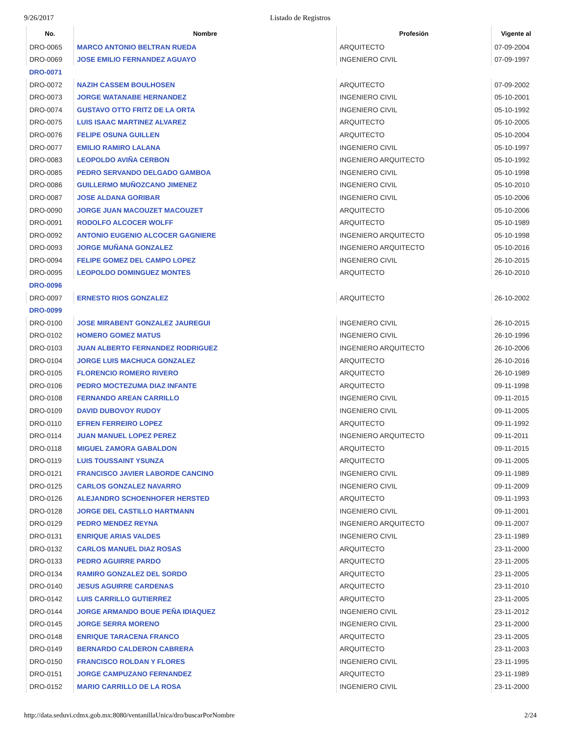9/26/2017 Listado de Registros
| No. | Nombre | Profesión | Vigente al |
| --- | --- | --- | --- |
| DRO-0065 | MARCO ANTONIO BELTRAN RUEDA | ARQUITECTO | 07-09-2004 |
| DRO-0069 | JOSE EMILIO FERNANDEZ AGUAYO | INGENIERO CIVIL | 07-09-1997 |
| DRO-0071 | | | |
| DRO-0072 | NAZIH CASSEM BOULHOSEN | ARQUITECTO | 07-09-2002 |
| DRO-0073 | JORGE WATANABE HERNANDEZ | INGENIERO CIVIL | 05-10-2001 |
| DRO-0074 | GUSTAVO OTTO FRITZ DE LA ORTA | INGENIERO CIVIL | 05-10-1992 |
| DRO-0075 | LUIS ISAAC MARTINEZ ALVAREZ | ARQUITECTO | 05-10-2005 |
| DRO-0076 | FELIPE OSUNA GUILLEN | ARQUITECTO | 05-10-2004 |
| DRO-0077 | EMILIO RAMIRO LALANA | INGENIERO CIVIL | 05-10-1997 |
| DRO-0083 | LEOPOLDO AVIÑA CERBON | INGENIERO ARQUITECTO | 05-10-1992 |
| DRO-0085 | PEDRO SERVANDO DELGADO GAMBOA | INGENIERO CIVIL | 05-10-1998 |
| DRO-0086 | GUILLERMO MUÑOZCANO JIMENEZ | INGENIERO CIVIL | 05-10-2010 |
| DRO-0087 | JOSE ALDANA GORIBAR | INGENIERO CIVIL | 05-10-2006 |
| DRO-0090 | JORGE JUAN MACOUZET MACOUZET | ARQUITECTO | 05-10-2006 |
| DRO-0091 | RODOLFO ALCOCER WOLFF | ARQUITECTO | 05-10-1989 |
| DRO-0092 | ANTONIO EUGENIO ALCOCER GAGNIERE | INGENIERO ARQUITECTO | 05-10-1998 |
| DRO-0093 | JORGE MUÑANA GONZALEZ | INGENIERO ARQUITECTO | 05-10-2016 |
| DRO-0094 | FELIPE GOMEZ DEL CAMPO LOPEZ | INGENIERO CIVIL | 26-10-2015 |
| DRO-0095 | LEOPOLDO DOMINGUEZ MONTES | ARQUITECTO | 26-10-2010 |
| DRO-0096 | | | |
| DRO-0097 | ERNESTO RIOS GONZALEZ | ARQUITECTO | 26-10-2002 |
| DRO-0099 | | | |
| DRO-0100 | JOSE MIRABENT GONZALEZ JAUREGUI | INGENIERO CIVIL | 26-10-2015 |
| DRO-0102 | HOMERO GOMEZ MATUS | INGENIERO CIVIL | 26-10-1996 |
| DRO-0103 | JUAN ALBERTO FERNANDEZ RODRIGUEZ | INGENIERO ARQUITECTO | 26-10-2006 |
| DRO-0104 | JORGE LUIS MACHUCA GONZALEZ | ARQUITECTO | 26-10-2016 |
| DRO-0105 | FLORENCIO ROMERO RIVERO | ARQUITECTO | 26-10-1989 |
| DRO-0106 | PEDRO MOCTEZUMA DIAZ INFANTE | ARQUITECTO | 09-11-1998 |
| DRO-0108 | FERNANDO AREAN CARRILLO | INGENIERO CIVIL | 09-11-2015 |
| DRO-0109 | DAVID DUBOVOY RUDOY | INGENIERO CIVIL | 09-11-2005 |
| DRO-0110 | EFREN FERREIRO LOPEZ | ARQUITECTO | 09-11-1992 |
| DRO-0114 | JUAN MANUEL LOPEZ PEREZ | INGENIERO ARQUITECTO | 09-11-2011 |
| DRO-0118 | MIGUEL ZAMORA GABALDON | ARQUITECTO | 09-11-2015 |
| DRO-0119 | LUIS TOUSSAINT YSUNZA | ARQUITECTO | 09-11-2005 |
| DRO-0121 | FRANCISCO JAVIER LABORDE CANCINO | INGENIERO CIVIL | 09-11-1989 |
| DRO-0125 | CARLOS GONZALEZ NAVARRO | INGENIERO CIVIL | 09-11-2009 |
| DRO-0126 | ALEJANDRO SCHOENHOFER HERSTED | ARQUITECTO | 09-11-1993 |
| DRO-0128 | JORGE DEL CASTILLO HARTMANN | INGENIERO CIVIL | 09-11-2001 |
| DRO-0129 | PEDRO MENDEZ REYNA | INGENIERO ARQUITECTO | 09-11-2007 |
| DRO-0131 | ENRIQUE ARIAS VALDES | INGENIERO CIVIL | 23-11-1989 |
| DRO-0132 | CARLOS MANUEL DIAZ ROSAS | ARQUITECTO | 23-11-2000 |
| DRO-0133 | PEDRO AGUIRRE PARDO | ARQUITECTO | 23-11-2005 |
| DRO-0134 | RAMIRO GONZALEZ DEL SORDO | ARQUITECTO | 23-11-2005 |
| DRO-0140 | JESUS AGUIRRE CARDENAS | ARQUITECTO | 23-11-2010 |
| DRO-0142 | LUIS CARRILLO GUTIERREZ | ARQUITECTO | 23-11-2005 |
| DRO-0144 | JORGE ARMANDO BOUE PEÑA IDIAQUEZ | INGENIERO CIVIL | 23-11-2012 |
| DRO-0145 | JORGE SERRA MORENO | INGENIERO CIVIL | 23-11-2000 |
| DRO-0148 | ENRIQUE TARACENA FRANCO | ARQUITECTO | 23-11-2005 |
| DRO-0149 | BERNARDO CALDERON CABRERA | ARQUITECTO | 23-11-2003 |
| DRO-0150 | FRANCISCO ROLDAN Y FLORES | INGENIERO CIVIL | 23-11-1995 |
| DRO-0151 | JORGE CAMPUZANO FERNANDEZ | ARQUITECTO | 23-11-1989 |
| DRO-0152 | MARIO CARRILLO DE LA ROSA | INGENIERO CIVIL | 23-11-2000 |
http://data.seduvi.cdmx.gob.mx:8080/ventanillaUnica/dro/buscarPorNombre 2/24